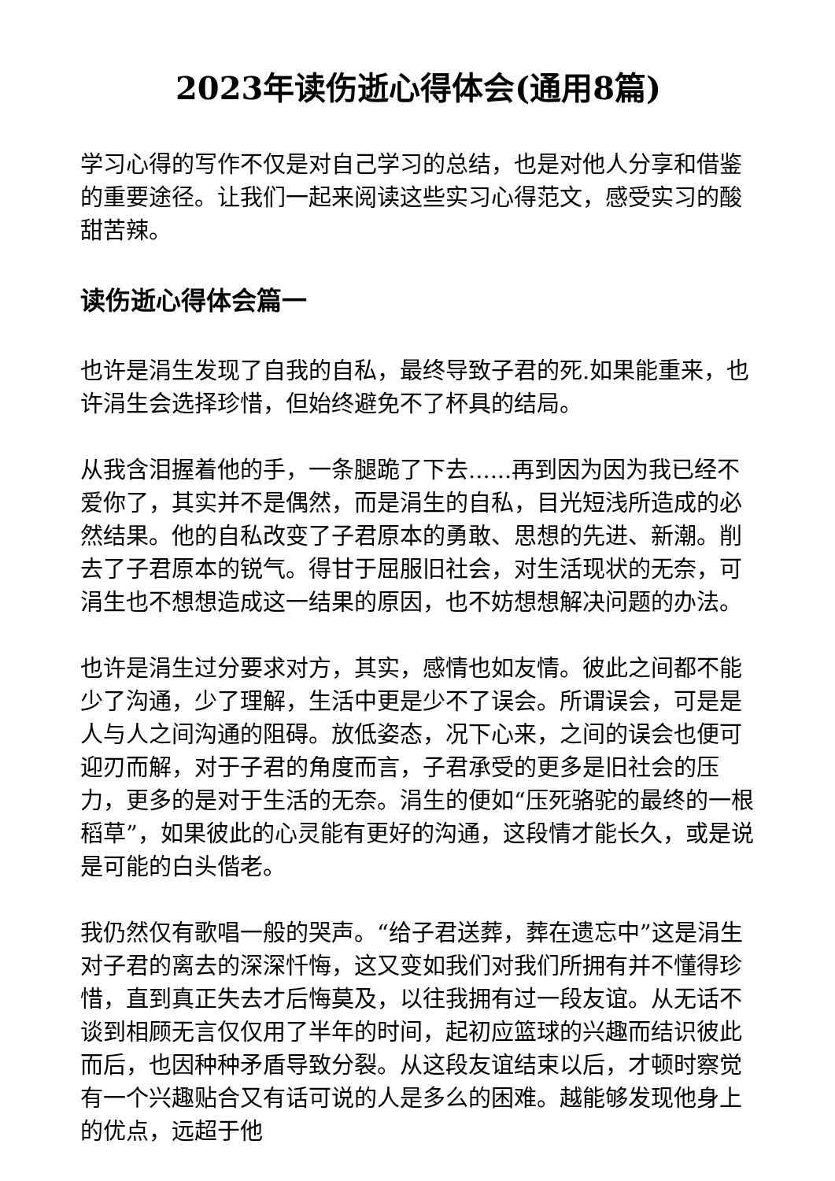2023年读伤逝心得体会(通用8篇)
学习心得的写作不仅是对自己学习的总结，也是对他人分享和借鉴的重要途径。让我们一起来阅读这些实习心得范文，感受实习的酸甜苦辣。
读伤逝心得体会篇一
也许是涓生发现了自我的自私，最终导致子君的死.如果能重来，也许涓生会选择珍惜，但始终避免不了杯具的结局。
从我含泪握着他的手，一条腿跪了下去......再到因为因为我已经不爱你了，其实并不是偶然，而是涓生的自私，目光短浅所造成的必然结果。他的自私改变了子君原本的勇敢、思想的先进、新潮。削去了子君原本的锐气。得甘于屈服旧社会，对生活现状的无奈，可涓生也不想想造成这一结果的原因，也不妨想想解决问题的办法。
也许是涓生过分要求对方，其实，感情也如友情。彼此之间都不能少了沟通，少了理解，生活中更是少不了误会。所谓误会，可是是人与人之间沟通的阻碍。放低姿态，况下心来，之间的误会也便可迎刃而解，对于子君的角度而言，子君承受的更多是旧社会的压力，更多的是对于生活的无奈。涓生的便如“压死骆驼的最终的一根稻草”，如果彼此的心灵能有更好的沟通，这段情才能长久，或是说是可能的白头偕老。
我仍然仅有歌唱一般的哭声。“给子君送葬，葬在遗忘中”这是涓生对子君的离去的深深忏悔，这又变如我们对我们所拥有并不懂得珍惜，直到真正失去才后悔莫及，以往我拥有过一段友谊。从无话不谈到相顾无言仅仅用了半年的时间，起初应篮球的兴趣而结识彼此而后，也因种种矛盾导致分裂。从这段友谊结束以后，才顿时察觉有一个兴趣贴合又有话可说的人是多么的困难。越能够发现他身上的优点，远超于他